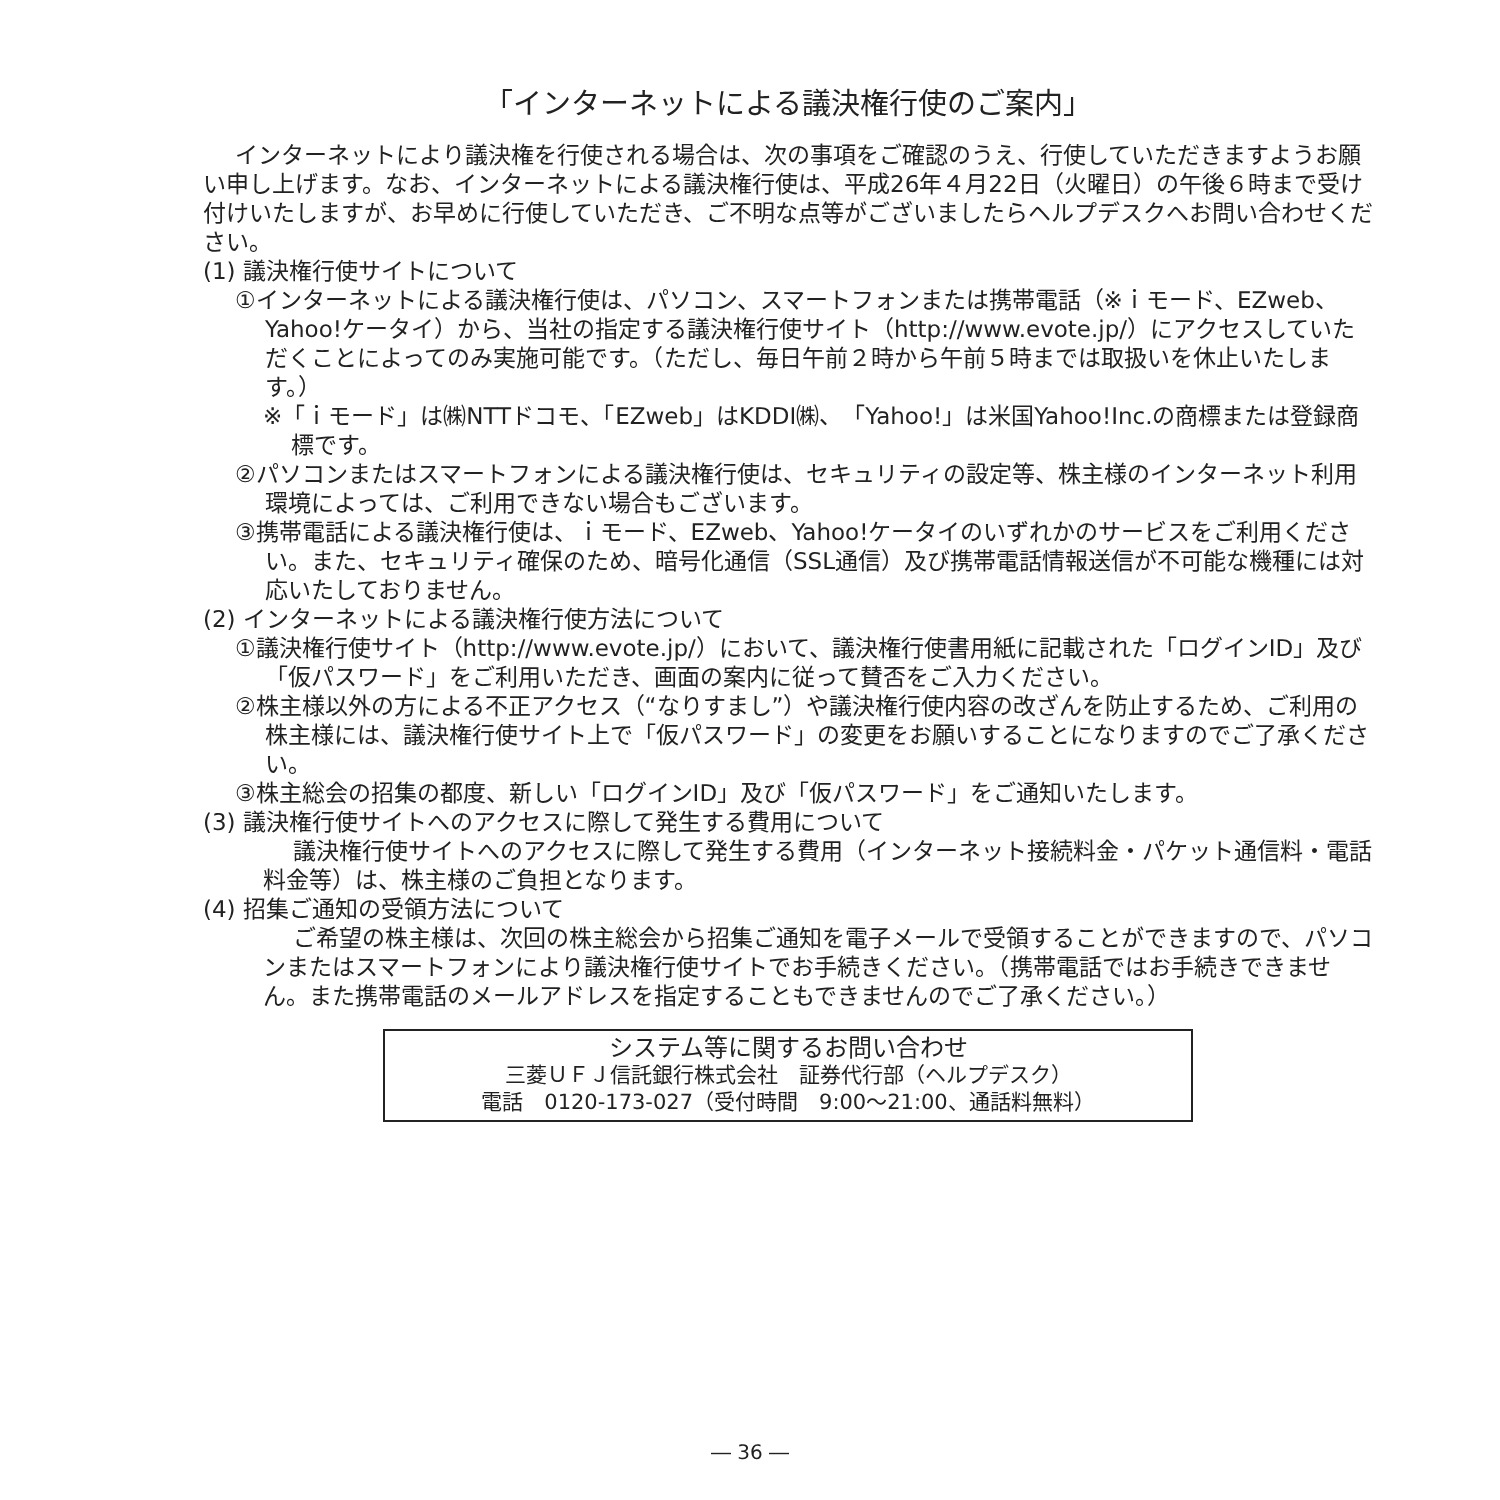「インターネットによる議決権行使のご案内」
インターネットにより議決権を行使される場合は、次の事項をご確認のうえ、行使していただきますようお願い申し上げます。なお、インターネットによる議決権行使は、平成26年４月22日（火曜日）の午後６時まで受け付けいたしますが、お早めに行使していただき、ご不明な点等がございましたらヘルプデスクへお問い合わせください。
(1) 議決権行使サイトについて
①インターネットによる議決権行使は、パソコン、スマートフォンまたは携帯電話（※ｉモード、EZweb、Yahoo!ケータイ）から、当社の指定する議決権行使サイト（http://www.evote.jp/）にアクセスしていただくことによってのみ実施可能です。（ただし、毎日午前２時から午前５時までは取扱いを休止いたします。）
※「ｉモード」は㈱NTTドコモ、「EZweb」はKDDI㈱、「Yahoo!」は米国Yahoo!Inc.の商標または登録商標です。
②パソコンまたはスマートフォンによる議決権行使は、セキュリティの設定等、株主様のインターネット利用環境によっては、ご利用できない場合もございます。
③携帯電話による議決権行使は、ｉモード、EZweb、Yahoo!ケータイのいずれかのサービスをご利用ください。また、セキュリティ確保のため、暗号化通信（SSL通信）及び携帯電話情報送信が不可能な機種には対応いたしておりません。
(2) インターネットによる議決権行使方法について
①議決権行使サイト（http://www.evote.jp/）において、議決権行使書用紙に記載された「ログインID」及び「仮パスワード」をご利用いただき、画面の案内に従って賛否をご入力ください。
②株主様以外の方による不正アクセス（“なりすまし”）や議決権行使内容の改ざんを防止するため、ご利用の株主様には、議決権行使サイト上で「仮パスワード」の変更をお願いすることになりますのでご了承ください。
③株主総会の招集の都度、新しい「ログインID」及び「仮パスワード」をご通知いたします。
(3) 議決権行使サイトへのアクセスに際して発生する費用について
議決権行使サイトへのアクセスに際して発生する費用（インターネット接続料金・パケット通信料・電話料金等）は、株主様のご負担となります。
(4) 招集ご通知の受領方法について
ご希望の株主様は、次回の株主総会から招集ご通知を電子メールで受領することができますので、パソコンまたはスマートフォンにより議決権行使サイトでお手続きください。（携帯電話ではお手続きできません。また携帯電話のメールアドレスを指定することもできませんのでご了承ください。）
システム等に関するお問い合わせ
三菱ＵＦＪ信託銀行株式会社　証券代行部（ヘルプデスク）
電話　0120-173-027（受付時間　9:00～21:00、通話料無料）
― 36 ―